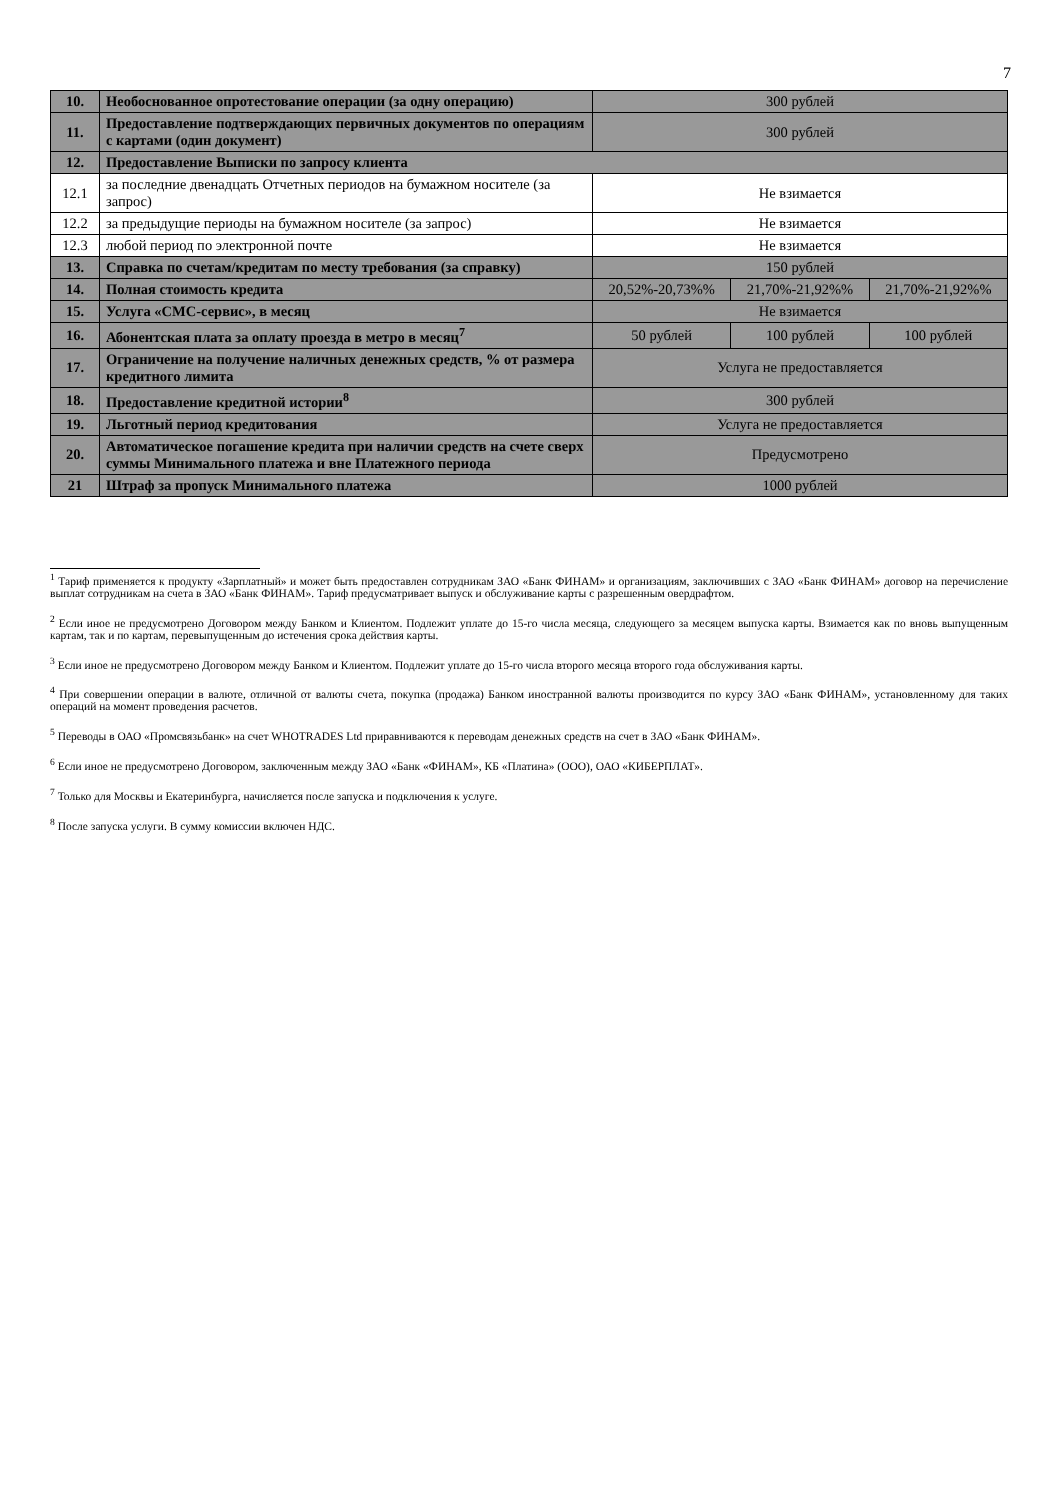7
| 10. | Необоснованное опротестование операции (за одну операцию) | 300 рублей | | |
| 11. | Предоставление подтверждающих первичных документов по операциям с картами (один документ) | 300 рублей | | |
| 12. | Предоставление Выписки по запросу клиента | | | |
| 12.1 | за последние двенадцать Отчетных периодов на бумажном носителе (за запрос) | Не взимается | | |
| 12.2 | за предыдущие периоды на бумажном носителе (за запрос) | Не взимается | | |
| 12.3 | любой период по электронной почте | Не взимается | | |
| 13. | Справка по счетам/кредитам по месту требования (за справку) | 150 рублей | | |
| 14. | Полная стоимость кредита | 20,52%-20,73%% | 21,70%-21,92%% | 21,70%-21,92%% |
| 15. | Услуга «СМС-сервис», в месяц | Не взимается | | |
| 16. | Абонентская плата за оплату проезда в метро в месяц<sup>7</sup> | 50 рублей | 100 рублей | 100 рублей |
| 17. | Ограничение на получение наличных денежных средств, % от размера кредитного лимита | Услуга не предоставляется | | |
| 18. | Предоставление кредитной истории<sup>8</sup> | 300 рублей | | |
| 19. | Льготный период кредитования | Услуга не предоставляется | | |
| 20. | Автоматическое погашение кредита при наличии средств на счете сверх суммы Минимального платежа и вне Платежного периода | Предусмотрено | | |
| 21 | Штраф за пропуск Минимального платежа | 1000 рублей | | |
<sup>1</sup> Тариф применяется к продукту «Зарплатный» и может быть предоставлен сотрудникам ЗАО «Банк ФИНАМ» и организациям, заключивших с ЗАО «Банк ФИНАМ» договор на перечисление выплат сотрудникам на счета в ЗАО «Банк ФИНАМ». Тариф предусматривает выпуск и обслуживание карты с разрешенным овердрафтом.
<sup>2</sup> Если иное не предусмотрено Договором между Банком и Клиентом. Подлежит уплате до 15-го числа месяца, следующего за месяцем выпуска карты. Взимается как по вновь выпущенным картам, так и по картам, перевыпущенным до истечения срока действия карты.
<sup>3</sup> Если иное не предусмотрено Договором между Банком и Клиентом. Подлежит уплате до 15-го числа второго месяца второго года обслуживания карты.
<sup>4</sup> При совершении операции в валюте, отличной от валюты счета, покупка (продажа) Банком иностранной валюты производится по курсу ЗАО «Банк ФИНАМ», установленному для таких операций на момент проведения расчетов.
<sup>5</sup> Переводы в ОАО «Промсвязьбанк» на счет WHOTRADES Ltd приравниваются к переводам денежных средств на счет в ЗАО «Банк ФИНАМ».
<sup>6</sup> Если иное не предусмотрено Договором, заключенным между ЗАО «Банк «ФИНАМ», КБ «Платина» (ООО), ОАО «КИБЕРПЛАТ».
<sup>7</sup> Только для Москвы и Екатеринбурга, начисляется после запуска и подключения к услуге.
<sup>8</sup> После запуска услуги. В сумму комиссии включен НДС.